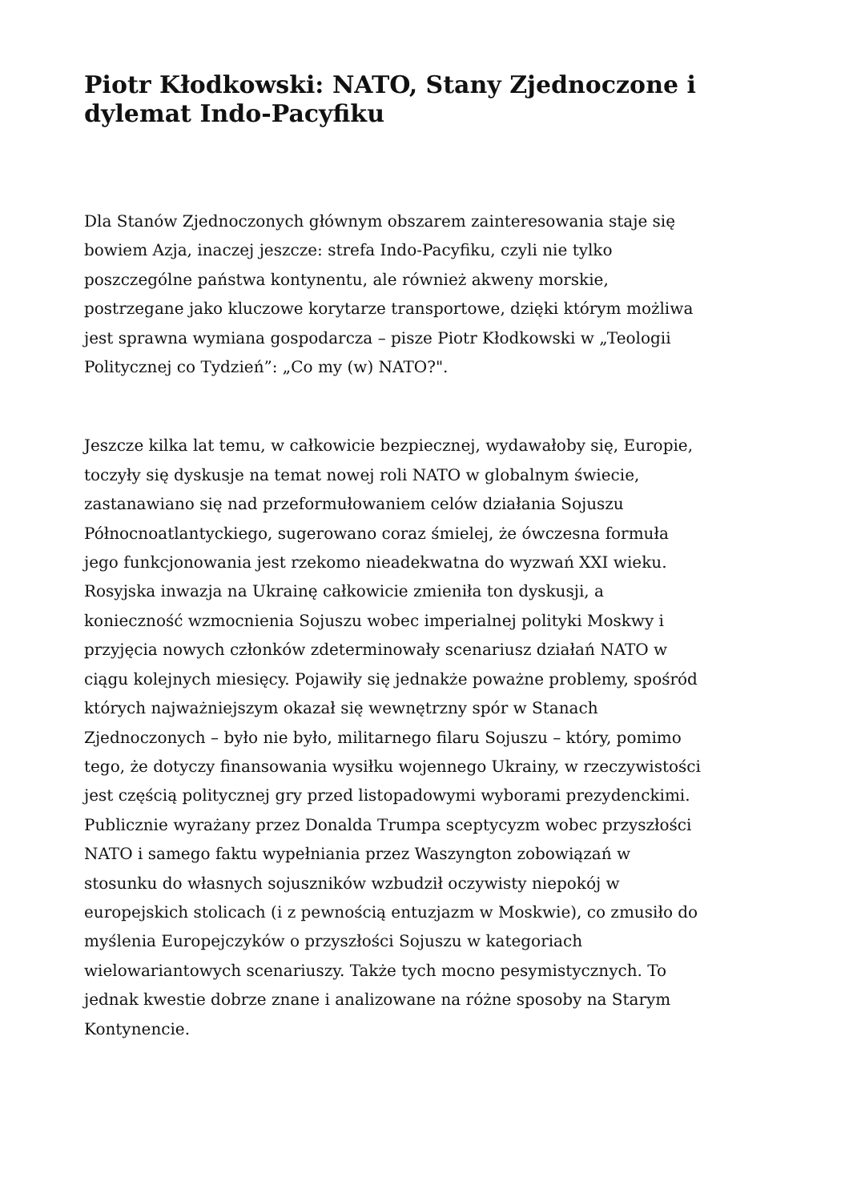Piotr Kłodkowski: NATO, Stany Zjednoczone i dylemat Indo-Pacyfiku
Dla Stanów Zjednoczonych głównym obszarem zainteresowania staje się bowiem Azja, inaczej jeszcze: strefa Indo-Pacyfiku, czyli nie tylko poszczególne państwa kontynentu, ale również akweny morskie, postrzegane jako kluczowe korytarze transportowe, dzięki którym możliwa jest sprawna wymiana gospodarcza – pisze Piotr Kłodkowski w „Teologii Politycznej co Tydzień”: „Co my (w) NATO?".
Jeszcze kilka lat temu, w całkowicie bezpiecznej, wydawałoby się, Europie, toczyły się dyskusje na temat nowej roli NATO w globalnym świecie, zastanawiano się nad przeformułowaniem celów działania Sojuszu Północnoatlantyckiego, sugerowano coraz śmielej, że ówczesna formuła jego funkcjonowania jest rzekomo nieadekwatna do wyzwań XXI wieku. Rosyjska inwazja na Ukrainę całkowicie zmieniła ton dyskusji, a konieczność wzmocnienia Sojuszu wobec imperialnej polityki Moskwy i przyjęcia nowych członków zdeterminowały scenariusz działań NATO w ciągu kolejnych miesięcy. Pojawiły się jednakże poważne problemy, spośród których najważniejszym okazał się wewnętrzny spór w Stanach Zjednoczonych – było nie było, militarnego filaru Sojuszu – który, pomimo tego, że dotyczy finansowania wysiłku wojennego Ukrainy, w rzeczywistości jest częścią politycznej gry przed listopadowymi wyborami prezydenckimi. Publicznie wyrażany przez Donalda Trumpa sceptycyzm wobec przyszłości NATO i samego faktu wypełniania przez Waszyngton zobowiązań w stosunku do własnych sojuszników wzbudził oczywisty niepokój w europejskich stolicach (i z pewnością entuzjazm w Moskwie), co zmusiło do myślenia Europejczyków o przyszłości Sojuszu w kategoriach wielowariantowych scenariuszy. Także tych mocno pesymistycznych. To jednak kwestie dobrze znane i analizowane na różne sposoby na Starym Kontynencie.